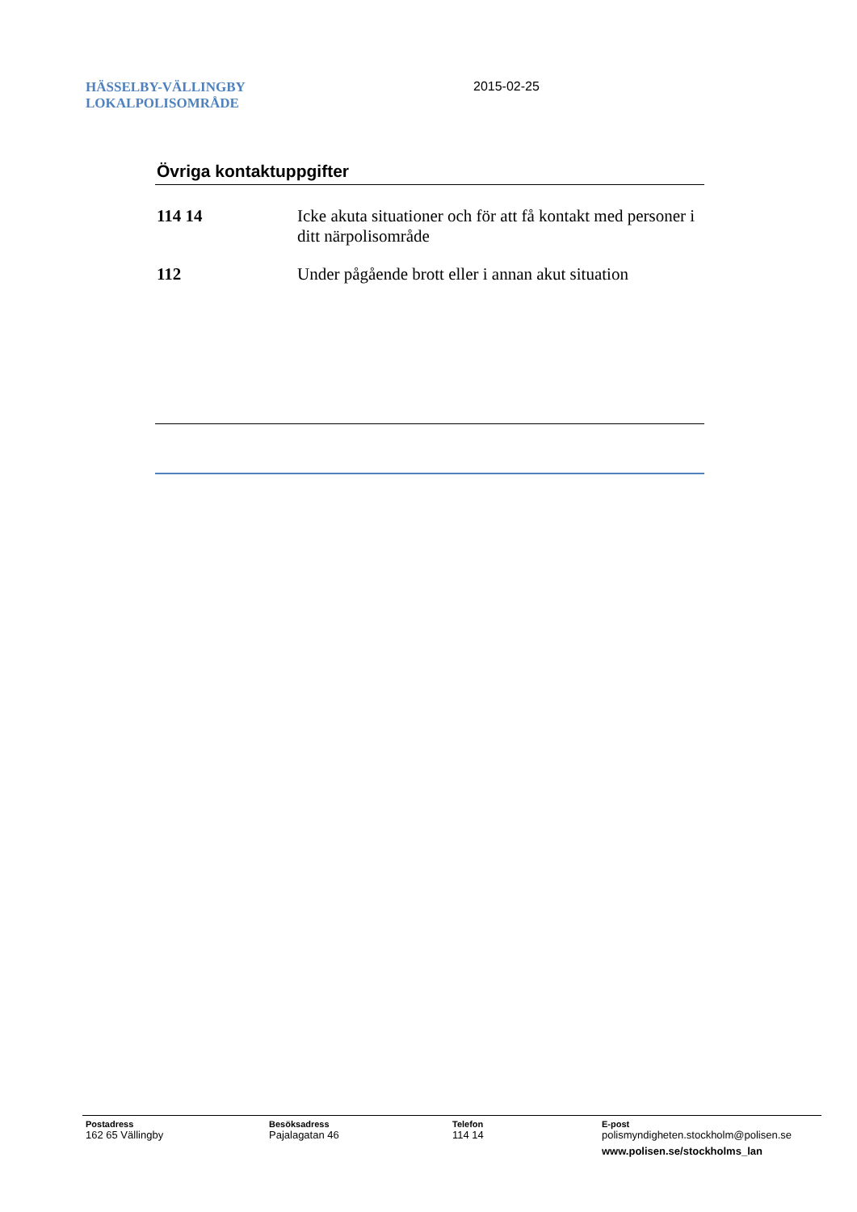HÄSSELBY-VÄLLINGBY
LOKALPOLISOMRÅDE
2015-02-25
Övriga kontaktuppgifter
114 14 Icke akuta situationer och för att få kontakt med personer i ditt närpolisområde
112 Under pågående brott eller i annan akut situation
Postadress
162 65 Vällingby
Besöksadress
Pajalagatan 46
Telefon
114 14
E-post
polismyndigheten.stockholm@polisen.se
www.polisen.se/stockholms_lan